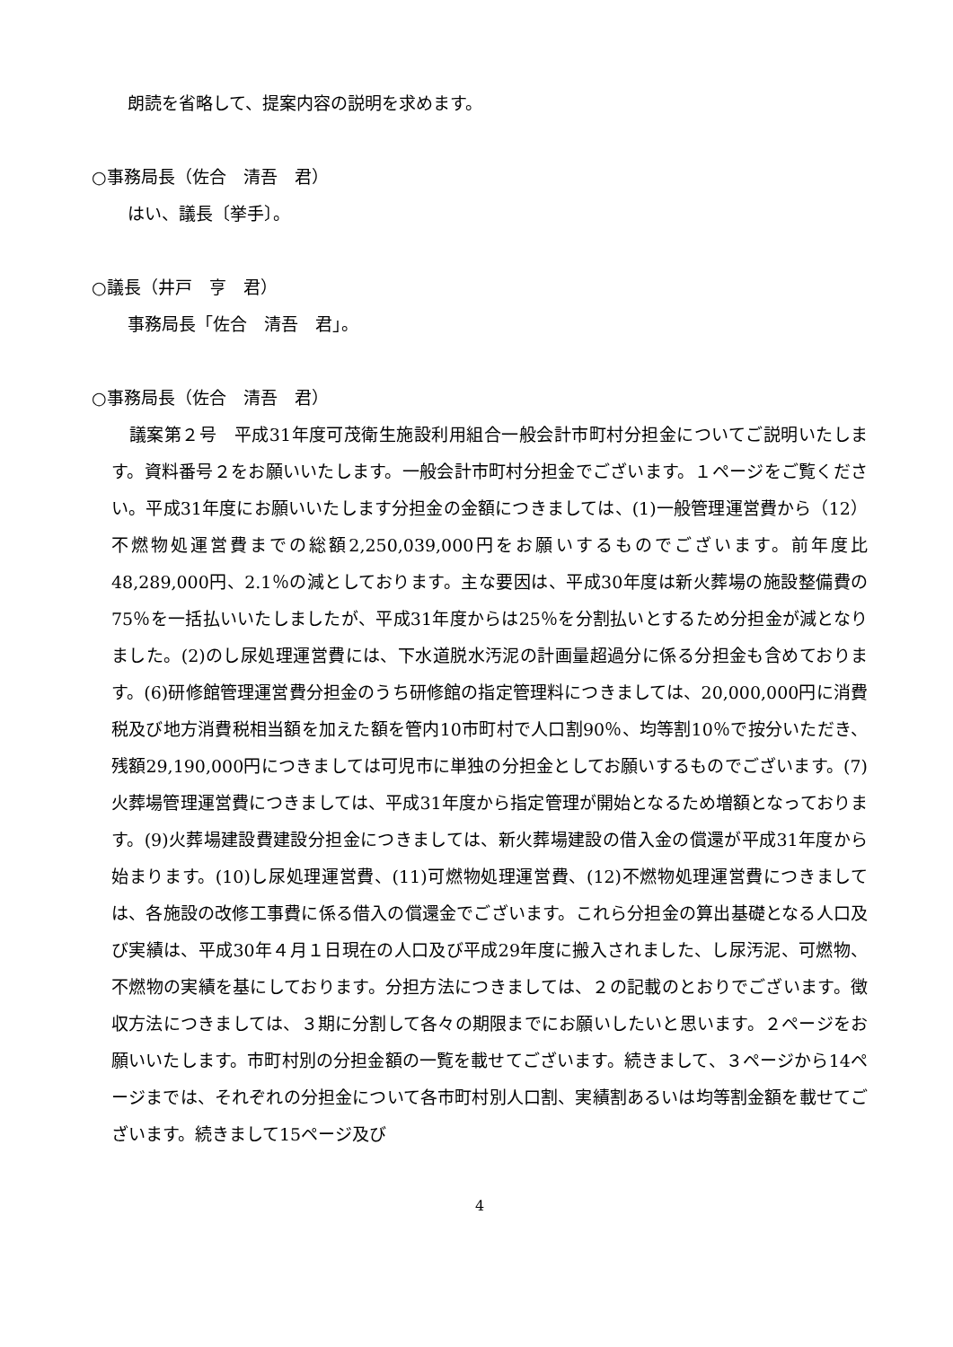朗読を省略して、提案内容の説明を求めます。
○事務局長（佐合　清吾　君）
はい、議長〔挙手〕。
○議長（井戸　亨　君）
事務局長「佐合　清吾　君」。
○事務局長（佐合　清吾　君）
議案第２号　平成31年度可茂衛生施設利用組合一般会計市町村分担金についてご説明いたします。資料番号２をお願いいたします。一般会計市町村分担金でございます。１ページをご覧ください。平成31年度にお願いいたします分担金の金額につきましては、(1)一般管理運営費から（12）不燃物処運営費までの総額2,250,039,000円をお願いするものでございます。前年度比48,289,000円、2.1％の減としております。主な要因は、平成30年度は新火葬場の施設整備費の75％を一括払いいたしましたが、平成31年度からは25％を分割払いとするため分担金が減となりました。(2)のし尿処理運営費には、下水道脱水汚泥の計画量超過分に係る分担金も含めております。(6)研修館管理運営費分担金のうち研修館の指定管理料につきましては、20,000,000円に消費税及び地方消費税相当額を加えた額を管内10市町村で人口割90％、均等割10％で按分いただき、残額29,190,000円につきましては可児市に単独の分担金としてお願いするものでございます。(7)火葬場管理運営費につきましては、平成31年度から指定管理が開始となるため増額となっております。(9)火葬場建設費建設分担金につきましては、新火葬場建設の借入金の償還が平成31年度から始まります。(10)し尿処理運営費、(11)可燃物処理運営費、(12)不燃物処理運営費につきましては、各施設の改修工事費に係る借入の償還金でございます。これら分担金の算出基礎となる人口及び実績は、平成30年４月１日現在の人口及び平成29年度に搬入されました、し尿汚泥、可燃物、不燃物の実績を基にしております。分担方法につきましては、２の記載のとおりでございます。徴収方法につきましては、３期に分割して各々の期限までにお願いしたいと思います。２ページをお願いいたします。市町村別の分担金額の一覧を載せてございます。続きまして、３ページから14ページまでは、それぞれの分担金について各市町村別人口割、実績割あるいは均等割金額を載せてございます。続きまして15ページ及び
4